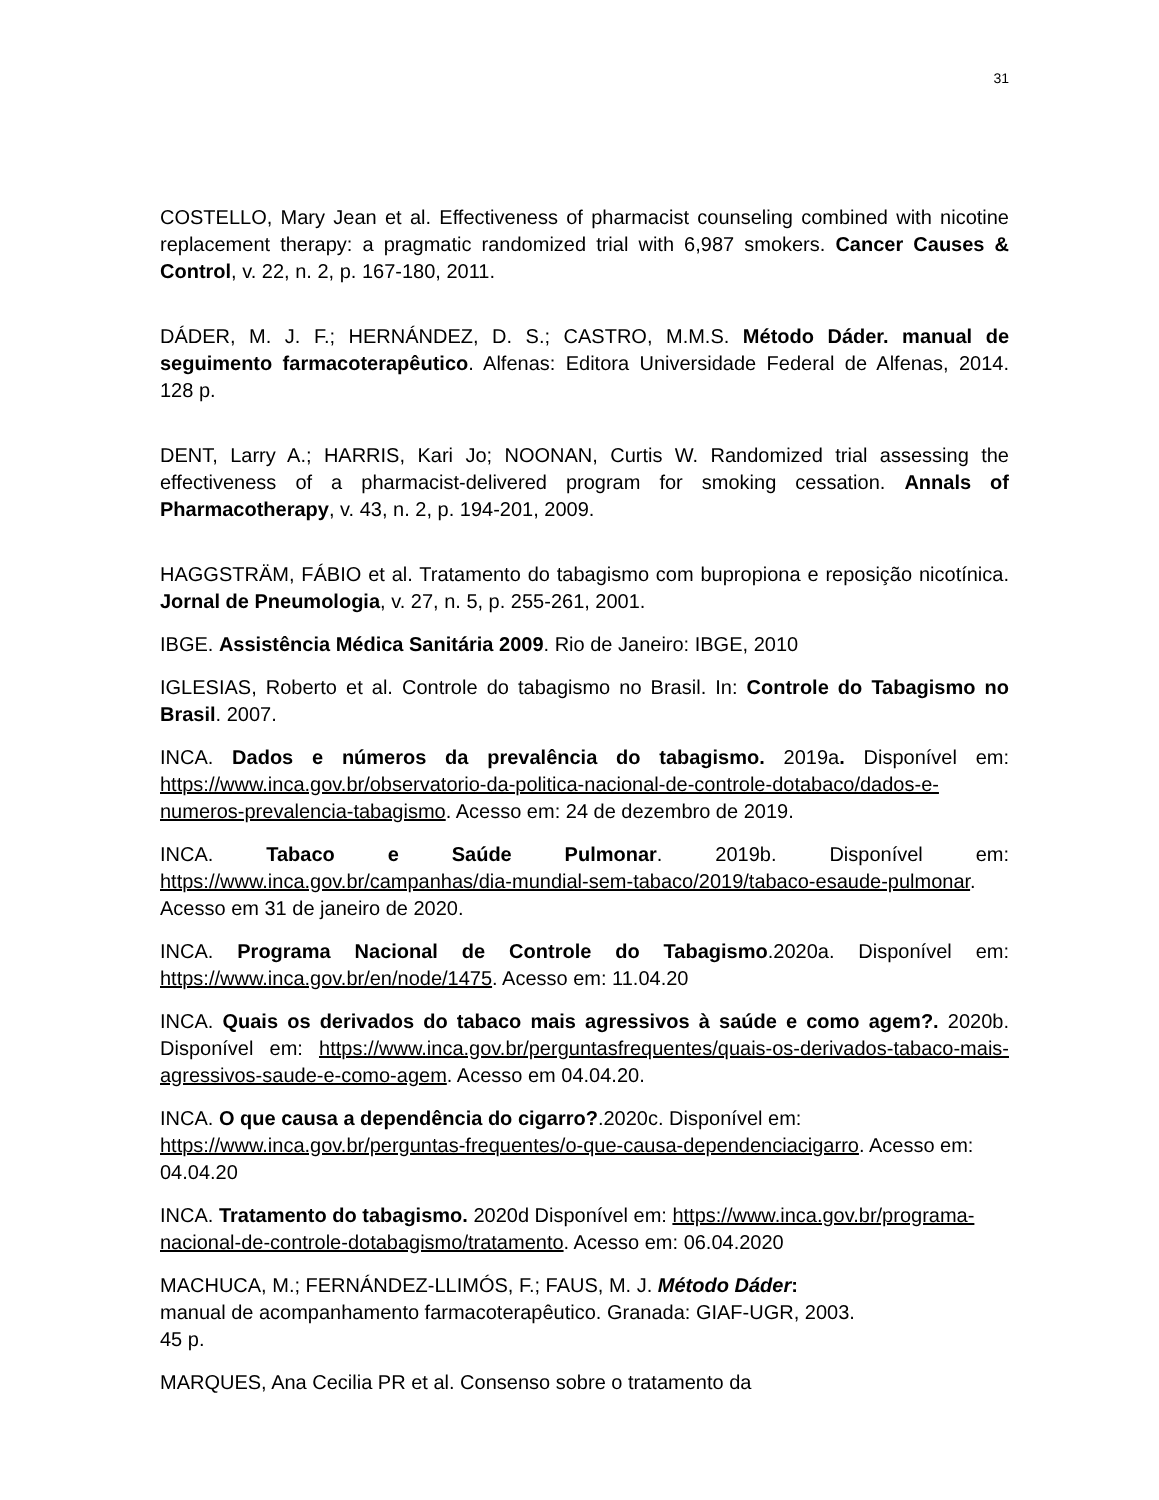31
COSTELLO, Mary Jean et al. Effectiveness of pharmacist counseling combined with nicotine replacement therapy: a pragmatic randomized trial with 6,987 smokers. Cancer Causes & Control, v. 22, n. 2, p. 167-180, 2011.
DÁDER, M. J. F.; HERNÁNDEZ, D. S.; CASTRO, M.M.S. Método Dáder. manual de seguimento farmacoterapêutico. Alfenas: Editora Universidade Federal de Alfenas, 2014. 128 p.
DENT, Larry A.; HARRIS, Kari Jo; NOONAN, Curtis W. Randomized trial assessing the effectiveness of a pharmacist-delivered program for smoking cessation. Annals of Pharmacotherapy, v. 43, n. 2, p. 194-201, 2009.
HAGGSTRÄM, FÁBIO et al. Tratamento do tabagismo com bupropiona e reposição nicotínica. Jornal de Pneumologia, v. 27, n. 5, p. 255-261, 2001.
IBGE. Assistência Médica Sanitária 2009. Rio de Janeiro: IBGE, 2010
IGLESIAS, Roberto et al. Controle do tabagismo no Brasil. In: Controle do Tabagismo no Brasil. 2007.
INCA. Dados e números da prevalência do tabagismo. 2019a. Disponível em: https://www.inca.gov.br/observatorio-da-politica-nacional-de-controle-dotabaco/dados-e-numeros-prevalencia-tabagismo. Acesso em: 24 de dezembro de 2019.
INCA. Tabaco e Saúde Pulmonar. 2019b. Disponível em: https://www.inca.gov.br/campanhas/dia-mundial-sem-tabaco/2019/tabaco-esaude-pulmonar. Acesso em 31 de janeiro de 2020.
INCA. Programa Nacional de Controle do Tabagismo.2020a. Disponível em: https://www.inca.gov.br/en/node/1475. Acesso em: 11.04.20
INCA. Quais os derivados do tabaco mais agressivos à saúde e como agem?. 2020b. Disponível em: https://www.inca.gov.br/perguntasfrequentes/quais-os-derivados-tabaco-mais-agressivos-saude-e-como-agem. Acesso em 04.04.20.
INCA. O que causa a dependência do cigarro?.2020c. Disponível em: https://www.inca.gov.br/perguntas-frequentes/o-que-causa-dependenciacigarro. Acesso em: 04.04.20
INCA. Tratamento do tabagismo. 2020d Disponível em: https://www.inca.gov.br/programa-nacional-de-controle-dotabagismo/tratamento. Acesso em: 06.04.2020
MACHUCA, M.; FERNÁNDEZ-LLIMÓS, F.; FAUS, M. J. Método Dáder:
manual de acompanhamento farmacoterapêutico. Granada: GIAF-UGR, 2003.
45 p.
MARQUES, Ana Cecilia PR et al. Consenso sobre o tratamento da